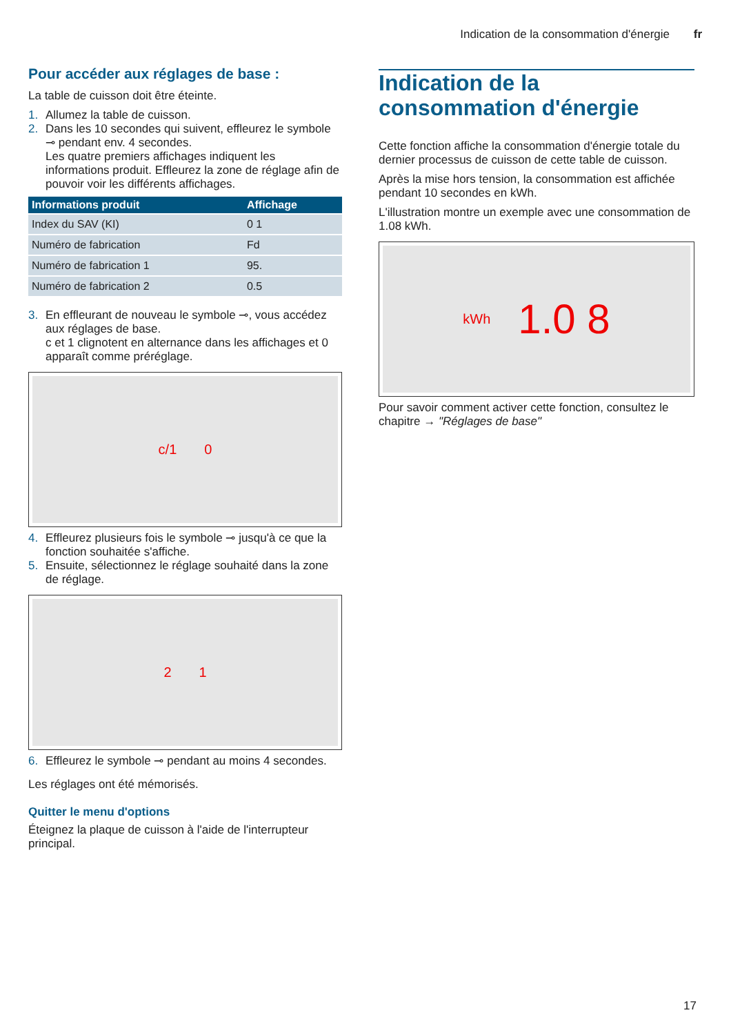Indication de la consommation d'énergie fr
Pour accéder aux réglages de base :
La table de cuisson doit être éteinte.
1. Allumez la table de cuisson.
2. Dans les 10 secondes qui suivent, effleurez le symbole ⊸ pendant env. 4 secondes.
Les quatre premiers affichages indiquent les informations produit. Effleurez la zone de réglage afin de pouvoir voir les différents affichages.
| Informations produit | Affichage |
| --- | --- |
| Index du SAV (KI) | 0 1 |
| Numéro de fabrication | Fd |
| Numéro de fabrication 1 | 95. |
| Numéro de fabrication 2 | 0.5 |
3. En effleurant de nouveau le symbole ⊸, vous accédez aux réglages de base.
c et 1 clignotent en alternance dans les affichages et 0 apparaît comme préréglage.
c/1 0
4. Effleurez plusieurs fois le symbole ⊸ jusqu'à ce que la fonction souhaitée s'affiche.
5. Ensuite, sélectionnez le réglage souhaité dans la zone de réglage.
2 1
6. Effleurez le symbole ⊸ pendant au moins 4 secondes.
Les réglages ont été mémorisés.
Quitter le menu d'options
Éteignez la plaque de cuisson à l'aide de l'interrupteur principal.
Indication de la consommation d'énergie
Cette fonction affiche la consommation d'énergie totale du dernier processus de cuisson de cette table de cuisson.
Après la mise hors tension, la consommation est affichée pendant 10 secondes en kWh.
L'illustration montre un exemple avec une consommation de 1.08 kWh.
kWh 1.0 8
Pour savoir comment activer cette fonction, consultez le chapitre → "Réglages de base"
17